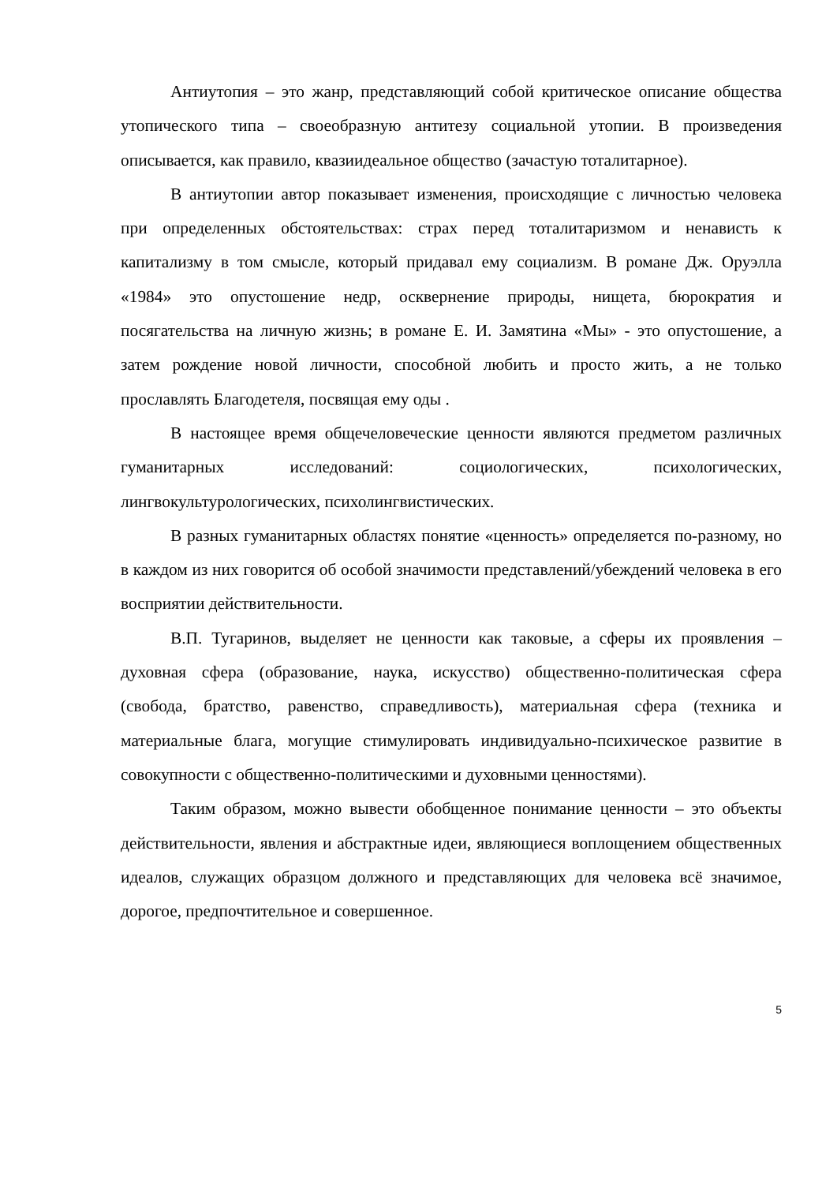Антиутопия – это жанр, представляющий собой критическое описание общества утопического типа – своеобразную антитезу социальной утопии. В произведения описывается, как правило, квазиидеальное общество (зачастую тоталитарное).
В антиутопии автор показывает изменения, происходящие с личностью человека при определенных обстоятельствах: страх перед тоталитаризмом и ненависть к капитализму в том смысле, который придавал ему социализм. В романе Дж. Оруэлла «1984» это опустошение недр, осквернение природы, нищета, бюрократия и посягательства на личную жизнь; в романе Е. И. Замятина «Мы» - это опустошение, а затем рождение новой личности, способной любить и просто жить, а не только прославлять Благодетеля, посвящая ему оды .
В настоящее время общечеловеческие ценности являются предметом различных гуманитарных исследований: социологических, психологических, лингвокультурологических, психолингвистических.
В разных гуманитарных областях понятие «ценность» определяется по-разному, но в каждом из них говорится об особой значимости представлений/убеждений человека в его восприятии действительности.
В.П. Тугаринов, выделяет не ценности как таковые, а сферы их проявления – духовная сфера (образование, наука, искусство) общественно-политическая сфера (свобода, братство, равенство, справедливость), материальная сфера (техника и материальные блага, могущие стимулировать индивидуально-психическое развитие в совокупности с общественно-политическими и духовными ценностями).
Таким образом, можно вывести обобщенное понимание ценности – это объекты действительности, явления и абстрактные идеи, являющиеся воплощением общественных идеалов, служащих образцом должного и представляющих для человека всё значимое, дорогое, предпочтительное и совершенное.
5